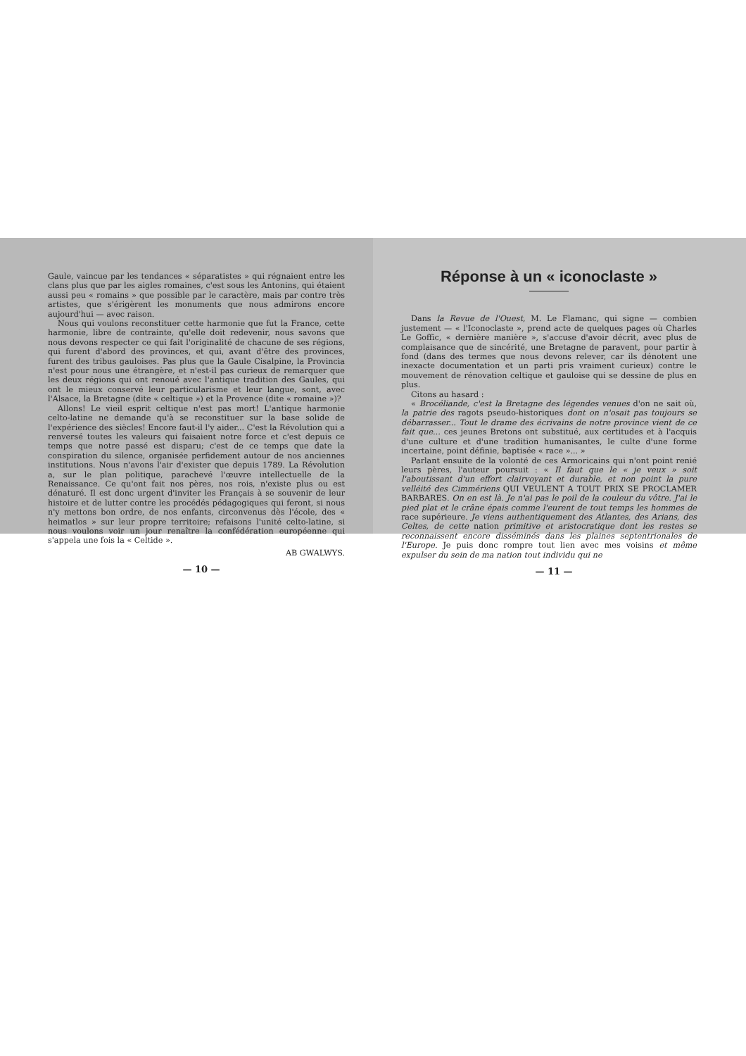Gaule, vaincue par les tendances « séparatistes » qui régnaient entre les clans plus que par les aigles romaines, c'est sous les Antonins, qui étaient aussi peu « romains » que possible par le caractère, mais par contre très artistes, que s'érigèrent les monuments que nous admirons encore aujourd'hui — avec raison.
Nous qui voulons reconstituer cette harmonie que fut la France, cette harmonie, libre de contrainte, qu'elle doit redevenir, nous savons que nous devons respecter ce qui fait l'originalité de chacune de ses régions, qui furent d'abord des provinces, et qui, avant d'être des provinces, furent des tribus gauloises. Pas plus que la Gaule Cisalpine, la Provincia n'est pour nous une étrangère, et n'est-il pas curieux de remarquer que les deux régions qui ont renoué avec l'antique tradition des Gaules, qui ont le mieux conservé leur particularisme et leur langue, sont, avec l'Alsace, la Bretagne (dite « celtique ») et la Provence (dite « romaine »)?
Allons! Le vieil esprit celtique n'est pas mort! L'antique harmonie celto-latine ne demande qu'à se reconstituer sur la base solide de l'expérience des siècles! Encore faut-il l'y aider... C'est la Révolution qui a renversé toutes les valeurs qui faisaient notre force et c'est depuis ce temps que notre passé est disparu; c'est de ce temps que date la conspiration du silence, organisée perfidement autour de nos anciennes institutions. Nous n'avons l'air d'exister que depuis 1789. La Révolution a, sur le plan politique, parachevé l'œuvre intellectuelle de la Renaissance. Ce qu'ont fait nos pères, nos rois, n'existe plus ou est dénaturé. Il est donc urgent d'inviter les Français à se souvenir de leur histoire et de lutter contre les procédés pédagogiques qui feront, si nous n'y mettons bon ordre, de nos enfants, circonvenus dès l'école, des « heimatlos » sur leur propre territoire; refaisons l'unité celto-latine, si nous voulons voir un jour renaître la confédération européenne qui s'appela une fois la « Celtide ».
AB GWALWYS.
— 10 —
Réponse à un « iconoclaste »
Dans la Revue de l'Ouest, M. Le Flamanc, qui signe — combien justement — « l'Iconoclaste », prend acte de quelques pages où Charles Le Goffic, « dernière manière », s'accuse d'avoir décrit, avec plus de complaisance que de sincérité, une Bretagne de paravent, pour partir à fond (dans des termes que nous devons relever, car ils dénotent une inexacte documentation et un parti pris vraiment curieux) contre le mouvement de rénovation celtique et gauloise qui se dessine de plus en plus.
Citons au hasard :
« Brocéliande, c'est la Bretagne des légendes venues d'on ne sait où, la patrie des ragots pseudo-historiques dont on n'osait pas toujours se débarrasser... Tout le drame des écrivains de notre province vient de ce fait que... ces jeunes Bretons ont substitué, aux certitudes et à l'acquis d'une culture et d'une tradition humanisantes, le culte d'une forme incertaine, point définie, baptisée « race »... »
Parlant ensuite de la volonté de ces Armoricains qui n'ont point renié leurs pères, l'auteur poursuit : « Il faut que le « je veux » soit l'aboutissant d'un effort clairvoyant et durable, et non point la pure velléité des Cimmériens QUI VEULENT A TOUT PRIX SE PROCLAMER BARBARES. On en est là. Je n'ai pas le poil de la couleur du vôtre. J'ai le pied plat et le crâne épais comme l'eurent de tout temps les hommes de race supérieure. Je viens authentiquement des Atlantes, des Arians, des Celtes, de cette nation primitive et aristocratique dont les restes se reconnaissent encore disséminés dans les plaines septentrionales de l'Europe. Je puis donc rompre tout lien avec mes voisins et même expulser du sein de ma nation tout individu qui ne
— 11 —